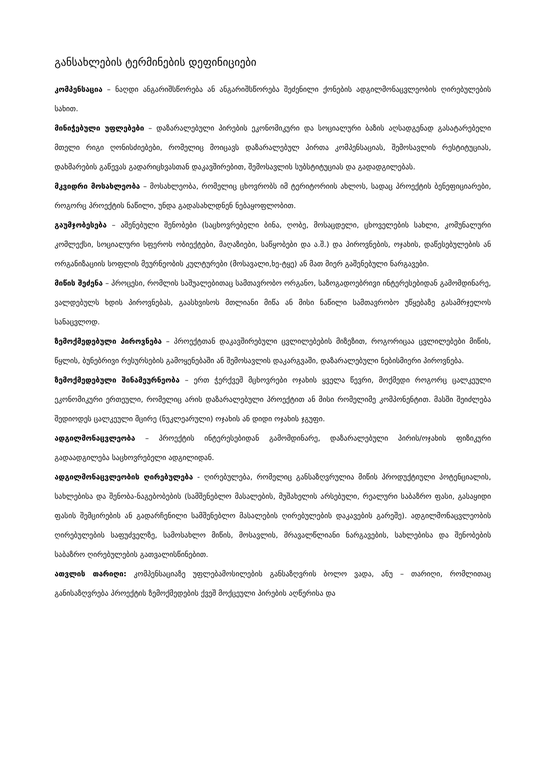განსახლების ტერმინების დეფინიციები
კომპენსაცია – ნაღდი ანგარიშსწორება ან ანგარიშსწორება შეძენილი ქონების ადგილმონაცვლეობის ღირებულების სახით.
მინიჭებული უფლებები – დაზარალებული პირების ეკონომიკური და სოციალური ბაზის აღსადგენად გასატარებელი მთელი რიგი ღონისძიებები, რომელიც მოიცავს დაზარალებულ პირთა კომპენსაციას, შემოსავლის რესტიტუციას, დახმარების გაწევას გადარიცხვასთან დაკავშირებით, შემოსავლის სუბსტიტუციას და გადადგილებას.
მკვიდრი მოსახლეობა – მოსახლეობა, რომელიც ცხოვრობს იმ ტერიტორიის ახლოს, სადაც პროექტის ბენეფიციარები, როგორც პროექტის ნაწილი, უნდა გადასახლდნენ ნებაყოფლობით.
გაუმჯობესება – აშენებული შენობები (საცხოვრებელი ბინა, ღობე, მოსაცდელი, ცხოველების სახლი, კომუნალური კომლექსი, სოციალური სფეროს ობიექტები, მაღაზიები, საწყობები და ა.შ.) და პიროვნების, ოჯახის, დაწესებულების ან ორგანიზაციის სოფლის მეურნეობის კულტურები (მოსავალი,ხე-ტყე) ან მათ მიერ გაშენებული ნარგავები.
მიწის შეძენა – პროცესი, რომლის საშუალებითაც სამთავრობო ორგანო, საზოგადოებრივი ინტერესებიდან გამომდინარე, ვალდებულს ხდის პიროვნებას, გაასხვისოს მთლიანი მიწა ან მისი ნაწილი სამთავრობო უწყებაზე გასამრჯელოს სანაცვლოდ.
ზემოქმედებული პიროვნება – პროექტთან დაკავშირებული ცვლილებების მიზეზით, როგორიცაა ცვლილებები მიწის, წყლის, ბუნებრივი რესურსების გამოყენებაში ან შემოსავლის დაკარგვაში, დაზარალებული ნებისმიერი პიროვნება.
ზემოქმედებული შინამეურნეობა – ერთ ჭერქვეშ მცხოვრები ოჯახის ყველა წევრი, მოქმედი როგორც ცალკეული ეკონომიკური ერთეული, რომელიც არის დაზარალებული პროექტით ან მისი რომელიმე კომპონენტით. მასში შეიძლება შედიოდეს ცალკეული მცირე (ნუკლეარული) ოჯახის ან დიდი ოჯახის ჯგუფი.
ადგილმონაცვლეობა – პროექტის ინტერესებიდან გამომდინარე, დაზარალებული პირის/ოჯახის ფიზიკური გადაადგილება საცხოვრებელი ადგილიდან.
ადგილმონაცვლეობის ღირებულება - ღირებულება, რომელიც განსაზღვრულია მიწის პროდუქტიული პოტენციალის, სახლებისა და შენობა-ნაგებობების (სამშენებლო მასალების, მუშახელის არსებული, რეალური საბაზრო ფასი, გასაყიდი ფასის შემცირების ან გადარჩენილი სამშენებლო მასალების ღირებულების დაკავების გარეშე). ადგილმონაცვლეობის ღირებულების საფუძველზე, სამოსახლო მიწის, მოსავლის, მრავალწლიანი ნარგავების, სახლებისა და შენობების საბაზრო ღირებულების გათვალისწინებით.
ათვლის თარიღი: კომპენსაციაზე უფლებამოსილების განსაზღვრის ბოლო ვადა, ანუ – თარიღი, რომლითაც განისაზღვრება პროექტის ზემოქმედების ქვეშ მოქცეული პირების აღწერისა და